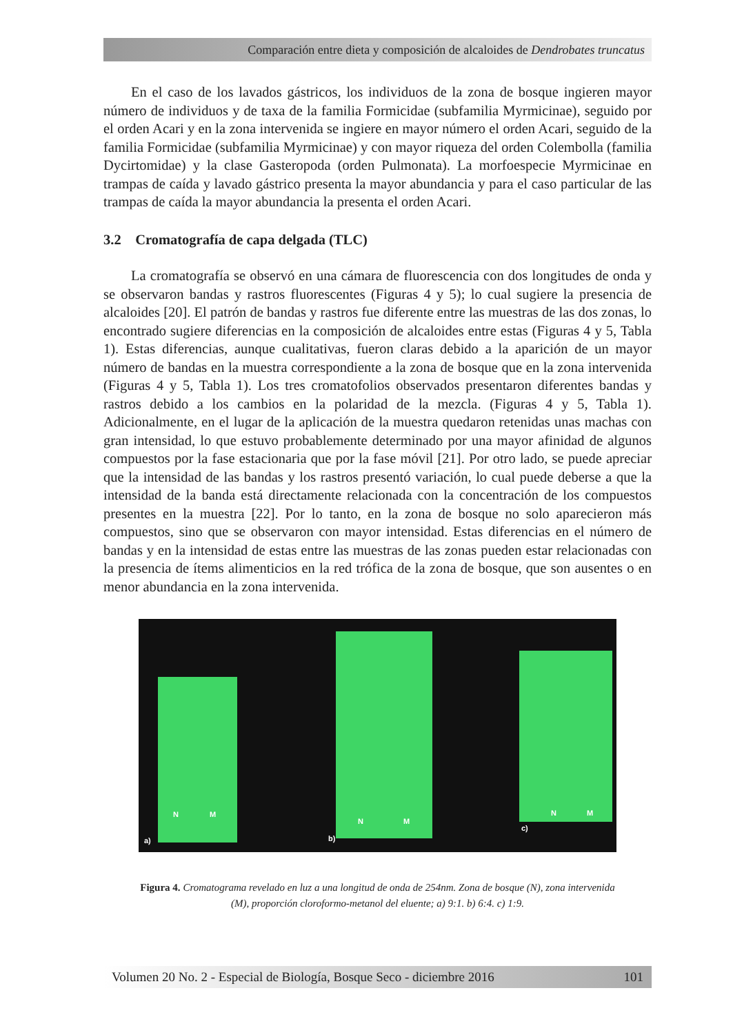Comparación entre dieta y composición de alcaloides de Dendrobates truncatus
En el caso de los lavados gástricos, los individuos de la zona de bosque ingieren mayor número de individuos y de taxa de la familia Formicidae (subfamilia Myrmicinae), seguido por el orden Acari y en la zona intervenida se ingiere en mayor número el orden Acari, seguido de la familia Formicidae (subfamilia Myrmicinae) y con mayor riqueza del orden Colembolla (familia Dycirtomidae) y la clase Gasteropoda (orden Pulmonata). La morfoespecie Myrmicinae en trampas de caída y lavado gástrico presenta la mayor abundancia y para el caso particular de las trampas de caída la mayor abundancia la presenta el orden Acari.
3.2 Cromatografía de capa delgada (TLC)
La cromatografía se observó en una cámara de fluorescencia con dos longitudes de onda y se observaron bandas y rastros fluorescentes (Figuras 4 y 5); lo cual sugiere la presencia de alcaloides [20]. El patrón de bandas y rastros fue diferente entre las muestras de las dos zonas, lo encontrado sugiere diferencias en la composición de alcaloides entre estas (Figuras 4 y 5, Tabla 1). Estas diferencias, aunque cualitativas, fueron claras debido a la aparición de un mayor número de bandas en la muestra correspondiente a la zona de bosque que en la zona intervenida (Figuras 4 y 5, Tabla 1). Los tres cromatofolios observados presentaron diferentes bandas y rastros debido a los cambios en la polaridad de la mezcla. (Figuras 4 y 5, Tabla 1). Adicionalmente, en el lugar de la aplicación de la muestra quedaron retenidas unas machas con gran intensidad, lo que estuvo probablemente determinado por una mayor afinidad de algunos compuestos por la fase estacionaria que por la fase móvil [21]. Por otro lado, se puede apreciar que la intensidad de las bandas y los rastros presentó variación, lo cual puede deberse a que la intensidad de la banda está directamente relacionada con la concentración de los compuestos presentes en la muestra [22]. Por lo tanto, en la zona de bosque no solo aparecieron más compuestos, sino que se observaron con mayor intensidad. Estas diferencias en el número de bandas y en la intensidad de estas entre las muestras de las zonas pueden estar relacionadas con la presencia de ítems alimenticios en la red trófica de la zona de bosque, que son ausentes o en menor abundancia en la zona intervenida.
N M
a)
N M
b)
N M
c)
Figura 4. Cromatograma revelado en luz a una longitud de onda de 254nm. Zona de bosque (N), zona intervenida (M), proporción cloroformo-metanol del eluente; a) 9:1. b) 6:4. c) 1:9.
Volumen 20 No. 2 - Especial de Biología, Bosque Seco - diciembre 2016 101